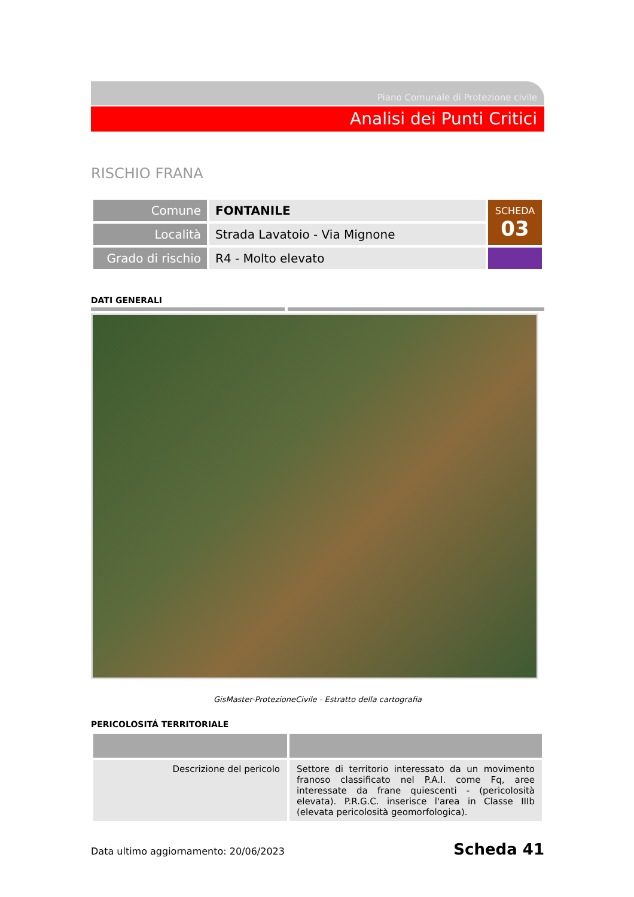Piano Comunale di Protezione civile
Analisi dei Punti Critici
RISCHIO FRANA
| Comune | FONTANILE | SCHEDA 03 |
| Località | Strada Lavatoio - Via Mignone | |
| Grado di rischio | R4 - Molto elevato | |
DATI GENERALI
GisMaster-ProtezioneCivile - Estratto della cartografia
PERICOLOSITÁ TERRITORIALE
| Descrizione del pericolo | Settore di territorio interessato da un movimento franoso classificato nel P.A.I. come Fq, aree interessate da frane quiescenti - (pericolosità elevata). P.R.G.C. inserisce l'area in Classe IIIb (elevata pericolosità geomorfologica). |
Data ultimo aggiornamento: 20/06/2023 Scheda 41